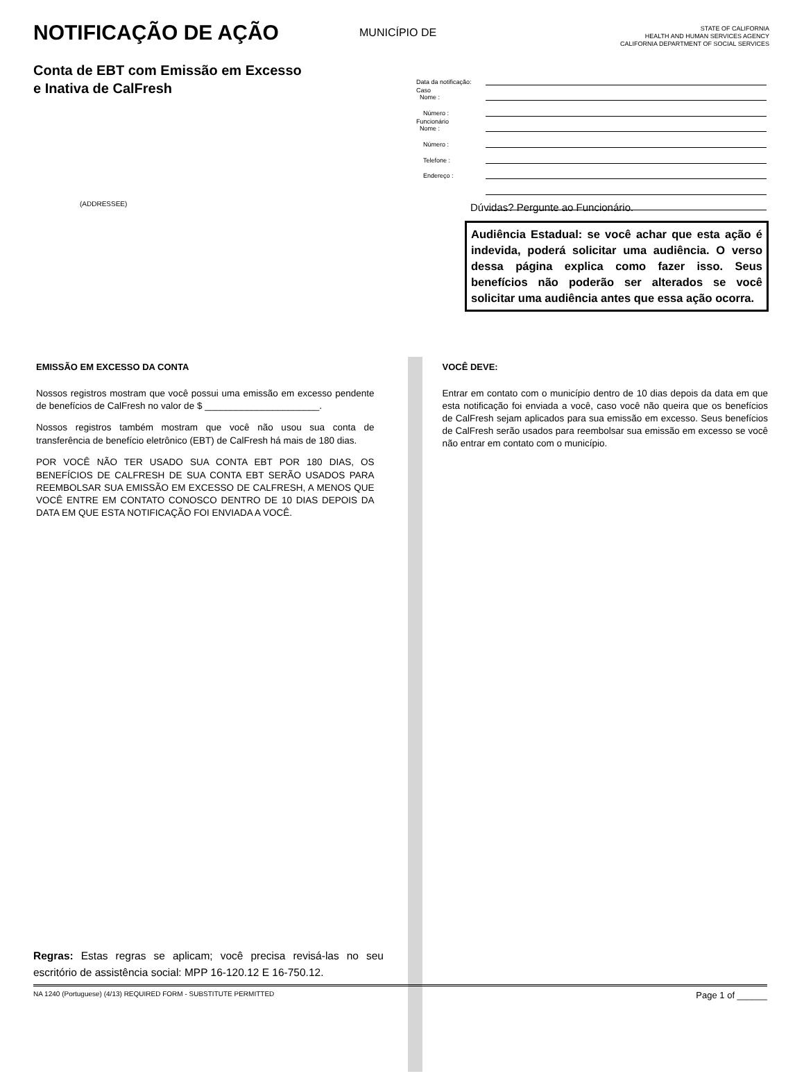NOTIFICAÇÃO DE AÇÃO
MUNICÍPIO DE
STATE OF CALIFORNIA
HEALTH AND HUMAN SERVICES AGENCY
CALIFORNIA DEPARTMENT OF SOCIAL SERVICES
Conta de EBT com Emissão em Excesso e Inativa de CalFresh
Data da notificação:
Caso
Nome :
Número :
Funcionário
Nome :
Número :
Telefone :
Endereço :
(ADDRESSEE)
Dúvidas? Pergunte ao Funcionário.
Audiência Estadual: se você achar que esta ação é indevida, poderá solicitar uma audiência. O verso dessa página explica como fazer isso. Seus benefícios não poderão ser alterados se você solicitar uma audiência antes que essa ação ocorra.
EMISSÃO EM EXCESSO DA CONTA
Nossos registros mostram que você possui uma emissão em excesso pendente de benefícios de CalFresh no valor de $ ______________________.
Nossos registros também mostram que você não usou sua conta de transferência de benefício eletrônico (EBT) de CalFresh há mais de 180 dias.
POR VOCÊ NÃO TER USADO SUA CONTA EBT POR 180 DIAS, OS BENEFÍCIOS DE CALFRESH DE SUA CONTA EBT SERÃO USADOS PARA REEMBOLSAR SUA EMISSÃO EM EXCESSO DE CALFRESH, A MENOS QUE VOCÊ ENTRE EM CONTATO CONOSCO DENTRO DE 10 DIAS DEPOIS DA DATA EM QUE ESTA NOTIFICAÇÃO FOI ENVIADA A VOCÊ.
VOCÊ DEVE:
Entrar em contato com o município dentro de 10 dias depois da data em que esta notificação foi enviada a você, caso você não queira que os benefícios de CalFresh sejam aplicados para sua emissão em excesso. Seus benefícios de CalFresh serão usados para reembolsar sua emissão em excesso se você não entrar em contato com o município.
Regras: Estas regras se aplicam; você precisa revisá-las no seu escritório de assistência social: MPP 16-120.12 E 16-750.12.
NA 1240 (Portuguese) (4/13) REQUIRED FORM - SUBSTITUTE PERMITTED Page 1 of ______